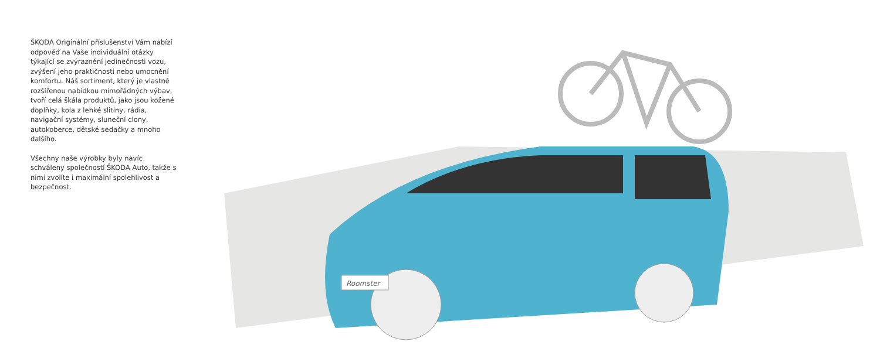ŠKODA Originální příslušenství Vám nabízí odpověď na Vaše individuální otázky týkající se zvýraznění jedinečnosti vozu, zvýšení jeho praktičnosti nebo umocnění komfortu. Náš sortiment, který je vlastně rozšířenou nabídkou mimořádných výbav, tvoří celá škála produktů, jako jsou kožené doplňky, kola z lehké slitiny, rádia, navigační systémy, sluneční clony, autokoberce, dětské sedačky a mnoho dalšího.
Všechny naše výrobky byly navíc schváleny společností ŠKODA Auto, takže s nimi zvolíte i maximální spolehlivost a bezpečnost.
Roomster